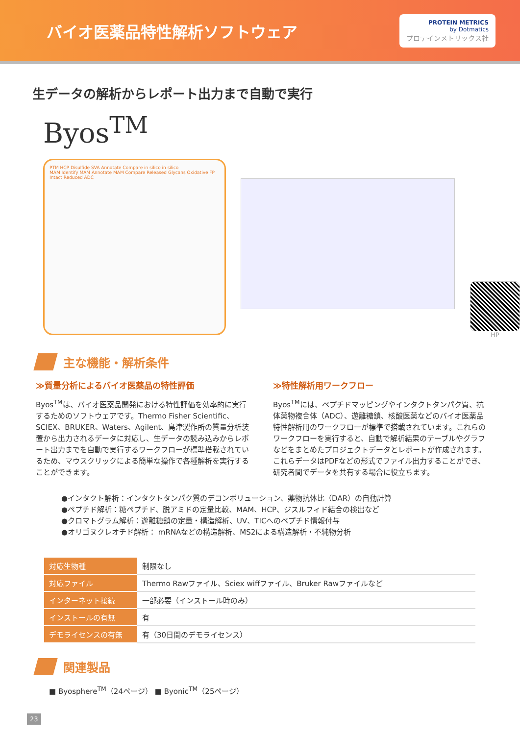バイオ医薬品特性解析ソフトウェア
PROTEIN METRICS
by Dotmatics
プロテインメトリックス社
生データの解析からレポート出力まで自動で実行
Byos<sup>TM</sup>
PTM HCP Disulfide SVA Annotate Compare in silico in silico
MAM Identify MAM Annotate MAM Compare Released Glycans Oxidative FP Intact Reduced ADC
HP
主な機能・解析条件
≫質量分析によるバイオ医薬品の特性評価
Byos<sup>TM</sup>は、バイオ医薬品開発における特性評価を効率的に実行するためのソフトウェアです。Thermo Fisher Scientific、SCIEX、BRUKER、Waters、Agilent、島津製作所の質量分析装置から出力されるデータに対応し、生データの読み込みからレポート出力までを自動で実行するワークフローが標準搭載されているため、マウスクリックによる簡単な操作で各種解析を実行することができます。
≫特性解析用ワークフロー
Byos<sup>TM</sup>には、ペプチドマッピングやインタクトタンパク質、抗体薬物複合体（ADC）、遊離糖鎖、核酸医薬などのバイオ医薬品特性解析用のワークフローが標準で搭載されています。これらのワークフローを実行すると、自動で解析結果のテーブルやグラフなどをまとめたプロジェクトデータとレポートが作成されます。これらデータはPDFなどの形式でファイル出力することができ、研究者間でデータを共有する場合に役立ちます。
●インタクト解析：インタクトタンパク質のデコンボリューション、薬物抗体比（DAR）の自動計算
●ペプチド解析：糖ペプチド、脱アミドの定量比較、MAM、HCP、ジスルフィド結合の検出など
●クロマトグラム解析：遊離糖鎖の定量・構造解析、UV、TICへのペプチド情報付与
●オリゴヌクレオチド解析： mRNAなどの構造解析、MS2による構造解析・不純物分析
| 対応生物種 | 制限なし |
| 対応ファイル | Thermo Rawファイル、Sciex wiffファイル、Bruker Rawファイルなど |
| インターネット接続 | 一部必要（インストール時のみ） |
| インストールの有無 | 有 |
| デモライセンスの有無 | 有（30日間のデモライセンス） |
関連製品
■ Byosphere<sup>TM</sup>（24ページ） ■ Byonic<sup>TM</sup>（25ページ）
23